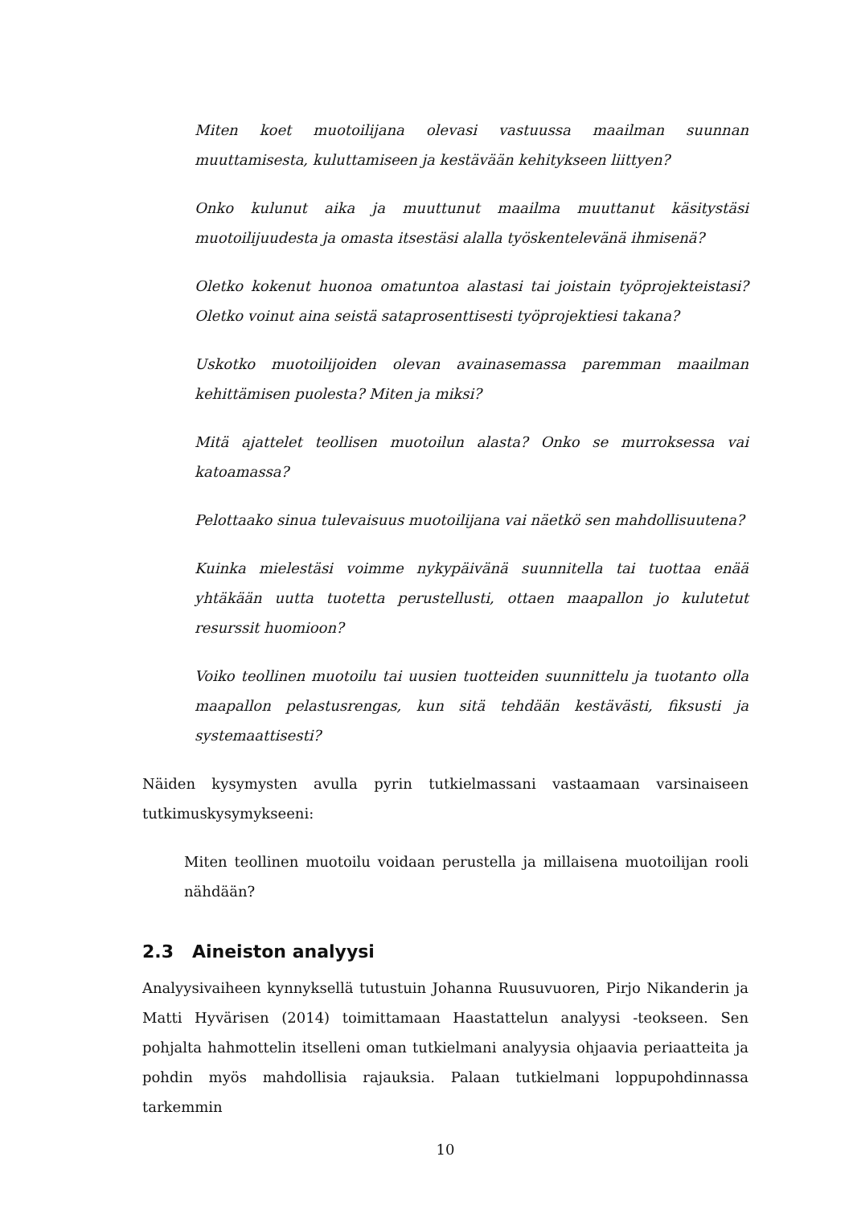Miten koet muotoilijana olevasi vastuussa maailman suunnan muuttamisesta, kuluttamiseen ja kestävään kehitykseen liittyen?
Onko kulunut aika ja muuttunut maailma muuttanut käsitystäsi muotoilijuudesta ja omasta itsestäsi alalla työskentelevänä ihmisenä?
Oletko kokenut huonoa omatuntoa alastasi tai joistain työprojekteistasi? Oletko voinut aina seistä sataprosenttisesti työprojektiesi takana?
Uskotko muotoilijoiden olevan avainasemassa paremman maailman kehittämisen puolesta? Miten ja miksi?
Mitä ajattelet teollisen muotoilun alasta? Onko se murroksessa vai katoamassa?
Pelottaako sinua tulevaisuus muotoilijana vai näetkö sen mahdollisuutena?
Kuinka mielestäsi voimme nykypäivänä suunnitella tai tuottaa enää yhtäkään uutta tuotetta perustellusti, ottaen maapallon jo kulutetut resurssit huomioon?
Voiko teollinen muotoilu tai uusien tuotteiden suunnittelu ja tuotanto olla maapallon pelastusrengas, kun sitä tehdään kestävästi, fiksusti ja systemaattisesti?
Näiden kysymysten avulla pyrin tutkielmassani vastaamaan varsinaiseen tutkimuskysymykseeni:
Miten teollinen muotoilu voidaan perustella ja millaisena muotoilijan rooli nähdään?
2.3 Aineiston analyysi
Analyysivaiheen kynnyksellä tutustuin Johanna Ruusuvuoren, Pirjo Nikanderin ja Matti Hyvärisen (2014) toimittamaan Haastattelun analyysi -teokseen. Sen pohjalta hahmottelin itselleni oman tutkielmani analyysia ohjaavia periaatteita ja pohdin myös mahdollisia rajauksia. Palaan tutkielmani loppupohdinnassa tarkemmin
10